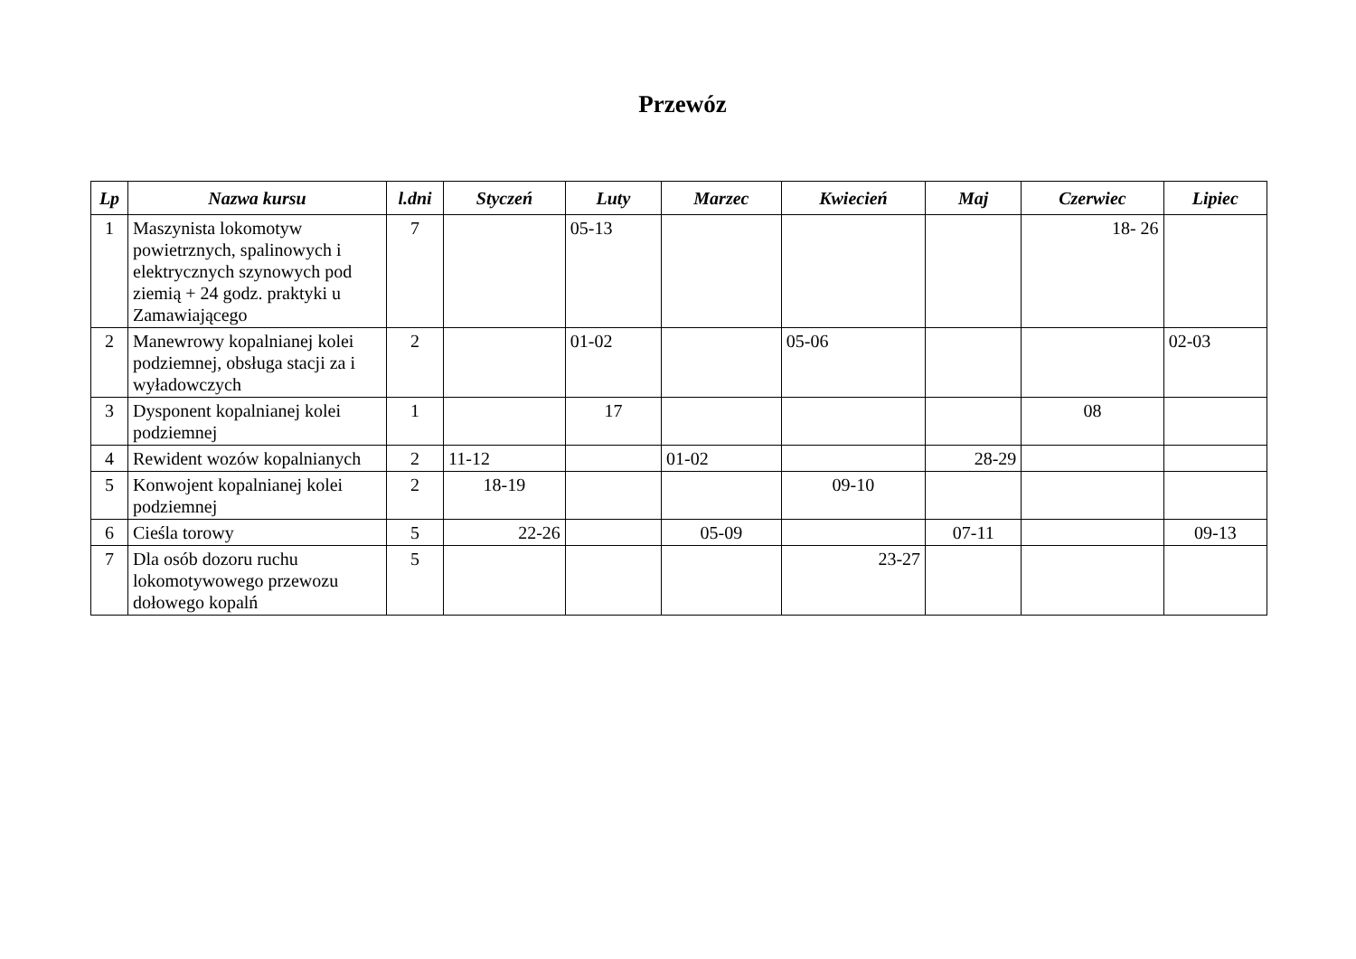Przewóz
| Lp | Nazwa kursu | l.dni | Styczeń | Luty | Marzec | Kwiecień | Maj | Czerwiec | Lipiec |
| --- | --- | --- | --- | --- | --- | --- | --- | --- | --- |
| 1 | Maszynista lokomotyw powietrznych, spalinowych i elektrycznych szynowych pod ziemią + 24 godz. praktyki u Zamawiającego | 7 | | 05-13 | | | | 18- 26 | |
| 2 | Manewrowy kopalnianej kolei podziemnej, obsługa stacji za i wyładowczych | 2 | | 01-02 | | 05-06 | | | 02-03 |
| 3 | Dysponent kopalnianej kolei podziemnej | 1 | | 17 | | | | 08 | |
| 4 | Rewident wozów kopalnianych | 2 | 11-12 | | 01-02 | | 28-29 | | |
| 5 | Konwojent kopalnianej kolei podziemnej | 2 | 18-19 | | | 09-10 | | | |
| 6 | Cieśla torowy | 5 | 22-26 | | 05-09 | | 07-11 | | 09-13 |
| 7 | Dla osób dozoru ruchu lokomotywowego przewozu dołowego kopalń | 5 | | | | 23-27 | | | |